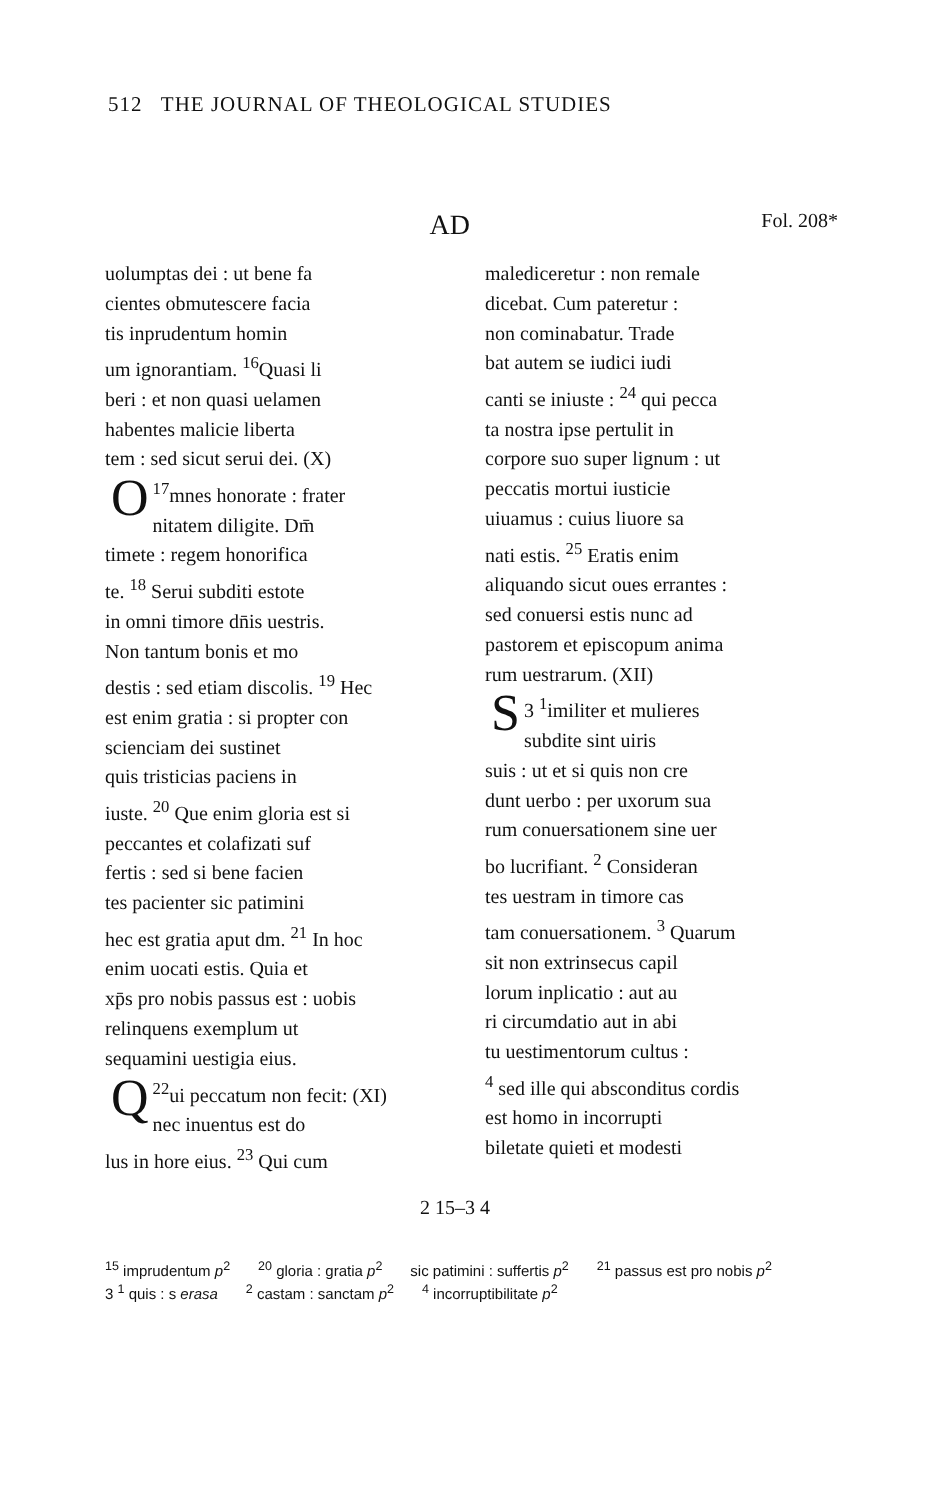512 THE JOURNAL OF THEOLOGICAL STUDIES
AD Fol. 208*
uolumptas dei : ut bene fa
cientes obmutescere facia
tis inprudentum homin
um ignorantiam. <sup>16</sup>Quasi li
beri : et non quasi uelamen
habentes malicie liberta
tem : sed sicut serui dei. (X)
<sup>17</sup> O mnes honorate : frater
nitatem diligite. Dm̄
timete : regem honorifica
te. <sup>18</sup> Serui subditi estote
in omni timore dn̄is uestris.
Non tantum bonis et mo
destis : sed etiam discolis. <sup>19</sup> Hec
est enim gratia : si propter con
scienciam dei sustinet
quis tristicias paciens in
iuste. <sup>20</sup> Que enim gloria est si
peccantes et colafizati suf
fertis : sed si bene facien
tes pacienter sic patimini
hec est gratia aput dm. <sup>21</sup> In hoc
enim uocati estis. Quia et
xp̄s pro nobis passus est : uobis
relinquens exemplum ut
sequamini uestigia eius.
<sup>22</sup> Q ui peccatum non fecit: (XI)
nec inuentus est do
lus in hore eius. <sup>23</sup> Qui cum
malediceretur : non remale
dicebat. Cum pateretur :
non cominabatur. Trade
bat autem se iudici iudi
canti se iniuste : <sup>24</sup> qui pecca
ta nostra ipse pertulit in
corpore suo super lignum : ut
peccatis mortui iusticie
uiuamus : cuius liuore sa
nati estis. <sup>25</sup> Eratis enim
aliquando sicut oues errantes :
sed conuersi estis nunc ad
pastorem et episcopum anima
rum uestrarum. (XII)
3 <sup>1</sup> S imiliter et mulieres
subdite sint uiris
suis : ut et si quis non cre
dunt uerbo : per uxorum sua
rum conuersationem sine uer
bo lucrifiant. <sup>2</sup> Consideran
tes uestram in timore cas
tam conuersationem. <sup>3</sup> Quarum
sit non extrinsecus capil
lorum inplicatio : aut au
ri circumdatio aut in abi
tu uestimentorum cultus :
<sup>4</sup> sed ille qui absconditus cordis
est homo in incorrupti
biletate quieti et modesti
2 15–3 4
<sup>15</sup> imprudentum p<sup>2</sup><sup>20</sup> gloria : gratia p<sup>2</sup> sic patimini : suffertis p<sup>2</sup><sup>21</sup> passus est pro nobis p<sup>2</sup> 3 <sup>1</sup> quis : s erasa <sup>2</sup> castam : sanctam p<sup>2</sup><sup>4</sup> incorruptibilitate p<sup>2</sup>